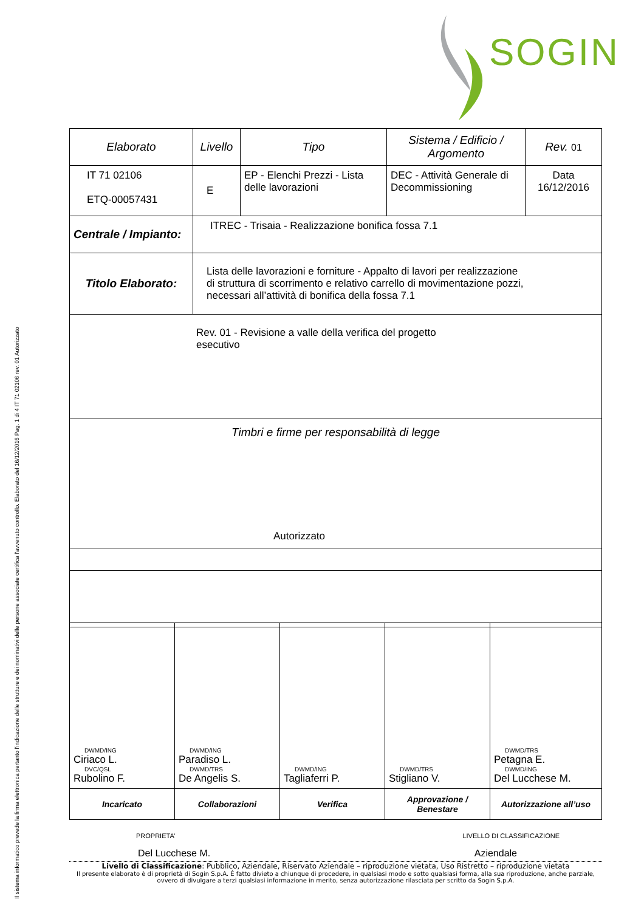Il sistema informatico prevede la firma elettronica pertanto l'indicazione delle strutture e dei nominativi delle persone associate certifica l'avvenuto controllo. Elaborato del 16/12/2016 Pag. 1 di 4 IT 71 02106 rev. 01 Autorizzato
SOGIN
| Elaborato | Livello | Tipo | Sistema / Edificio / Argomento | Rev. 01 |
| IT 71 02106 ETQ-00057431 | E | EP - Elenchi Prezzi - Lista delle lavorazioni | DEC - Attività Generale di Decommissioning | Data 16/12/2016 |
| Centrale / Impianto: | ITREC - Trisaia - Realizzazione bonifica fossa 7.1 | | | |
| Titolo Elaborato: | Lista delle lavorazioni e forniture - Appalto di lavori per realizzazione di struttura di scorrimento e relativo carrello di movimentazione pozzi, necessari all’attività di bonifica della fossa 7.1 | | | |
| Rev. 01 - Revisione a valle della verifica del progetto esecutivo | | | | |
| Timbri e firme per responsabilità di legge Autorizzato | | | | |
| DWMD/ING Ciriaco L. DVC/QSL Rubolino F. | DWMD/ING Paradiso L. DWMD/TRS De Angelis S. | DWMD/ING Tagliaferri P. | DWMD/TRS Stigliano V. | DWMD/TRS Petagna E. DWMD/ING Del Lucchese M. |
| Incaricato | Collaborazioni | Verifica | Approvazione / Benestare | Autorizzazione all’uso |
PROPRIETA’ LIVELLO DI CLASSIFICAZIONE
Del Lucchese M. Aziendale
Livello di Classificazione: Pubblico, Aziendale, Riservato Aziendale – riproduzione vietata, Uso Ristretto – riproduzione vietata
Il presente elaborato è di proprietà di Sogin S.p.A. È fatto divieto a chiunque di procedere, in qualsiasi modo e sotto qualsiasi forma, alla sua riproduzione, anche parziale, ovvero di divulgare a terzi qualsiasi informazione in merito, senza autorizzazione rilasciata per scritto da Sogin S.p.A.